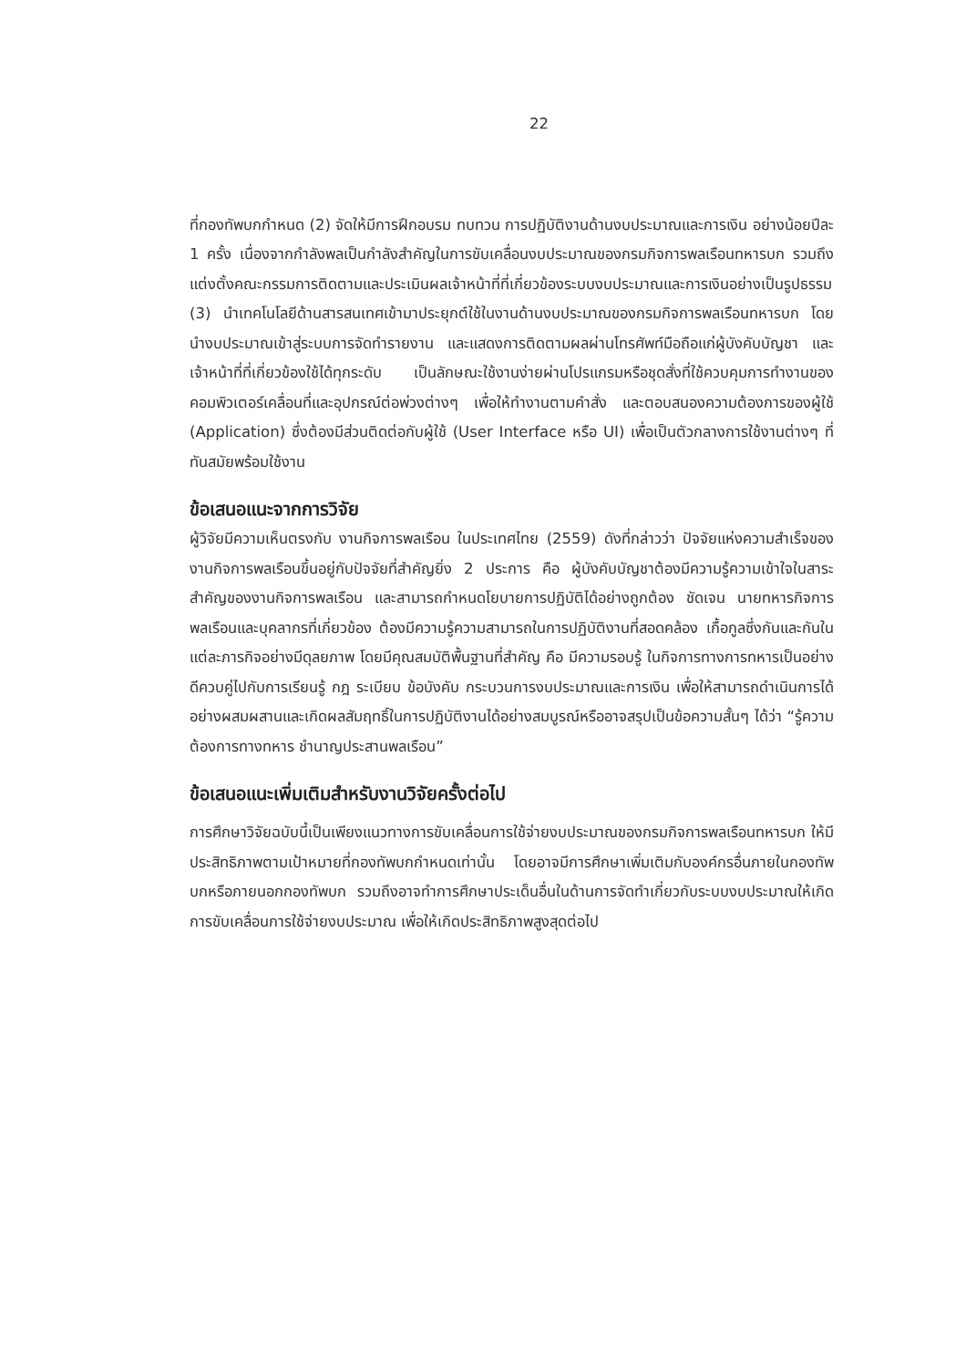22
ที่กองทัพบกกำหนด (2) จัดให้มีการฝึกอบรม ทบทวน การปฏิบัติงานด้านงบประมาณและการเงิน อย่างน้อยปีละ 1 ครั้ง เนื่องจากกำลังพลเป็นกำลังสำคัญในการขับเคลื่อนงบประมาณของกรมกิจการพลเรือนทหารบก รวมถึงแต่งตั้งคณะกรรมการติดตามและประเมินผลเจ้าหน้าที่ที่เกี่ยวข้องระบบงบประมาณและการเงินอย่างเป็นรูปธรรม (3) นำเทคโนโลยีด้านสารสนเทศเข้ามาประยุกต์ใช้ในงานด้านงบประมาณของกรมกิจการพลเรือนทหารบก โดยนำงบประมาณเข้าสู่ระบบการจัดทำรายงาน และแสดงการติดตามผลผ่านโทรศัพท์มือถือแก่ผู้บังคับบัญชา และเจ้าหน้าที่ที่เกี่ยวข้องใช้ได้ทุกระดับ เป็นลักษณะใช้งานง่ายผ่านโปรแกรมหรือชุดสั่งที่ใช้ควบคุมการทำงานของคอมพิวเตอร์เคลื่อนที่และอุปกรณ์ต่อพ่วงต่างๆ เพื่อให้ทำงานตามคำสั่ง และตอบสนองความต้องการของผู้ใช้ (Application) ซึ่งต้องมีส่วนติดต่อกับผู้ใช้ (User Interface หรือ UI) เพื่อเป็นตัวกลางการใช้งานต่างๆ ที่ทันสมัยพร้อมใช้งาน
ข้อเสนอแนะจากการวิจัย
ผู้วิจัยมีความเห็นตรงกับ งานกิจการพลเรือน ในประเทศไทย (2559) ดังที่กล่าวว่า ปัจจัยแห่งความสำเร็จของงานกิจการพลเรือนขึ้นอยู่กับปัจจัยที่สำคัญยิ่ง 2 ประการ คือ ผู้บังคับบัญชาต้องมีความรู้ความเข้าใจในสาระสำคัญของงานกิจการพลเรือน และสามารถกำหนดโยบายการปฏิบัติได้อย่างถูกต้อง ชัดเจน นายทหารกิจการพลเรือนและบุคลากรที่เกี่ยวข้อง ต้องมีความรู้ความสามารถในการปฏิบัติงานที่สอดคล้อง เกื้อกูลซึ่งกันและกันในแต่ละภารกิจอย่างมีดุลยภาพ โดยมีคุณสมบัติพื้นฐานที่สำคัญ คือ มีความรอบรู้ ในกิจการทางการทหารเป็นอย่างดีควบคู่ไปกับการเรียนรู้ กฎ ระเบียบ ข้อบังคับ กระบวนการงบประมาณและการเงิน เพื่อให้สามารถดำเนินการได้อย่างผสมผสานและเกิดผลสัมฤทธิ์ในการปฏิบัติงานได้อย่างสมบูรณ์หรืออาจสรุปเป็นข้อความสั้นๆ ได้ว่า “รู้ความต้องการทางทหาร ชำนาญประสานพลเรือน”
ข้อเสนอแนะเพิ่มเติมสำหรับงานวิจัยครั้งต่อไป
การศึกษาวิจัยฉบับนี้เป็นเพียงแนวทางการขับเคลื่อนการใช้จ่ายงบประมาณของกรมกิจการพลเรือนทหารบก ให้มีประสิทธิภาพตามเป้าหมายที่กองทัพบกกำหนดเท่านั้น โดยอาจมีการศึกษาเพิ่มเติมกับองค์กรอื่นภายในกองทัพบกหรือภายนอกกองทัพบก รวมถึงอาจทำการศึกษาประเด็นอื่นในด้านการจัดทำเกี่ยวกับระบบงบประมาณให้เกิดการขับเคลื่อนการใช้จ่ายงบประมาณ เพื่อให้เกิดประสิทธิภาพสูงสุดต่อไป